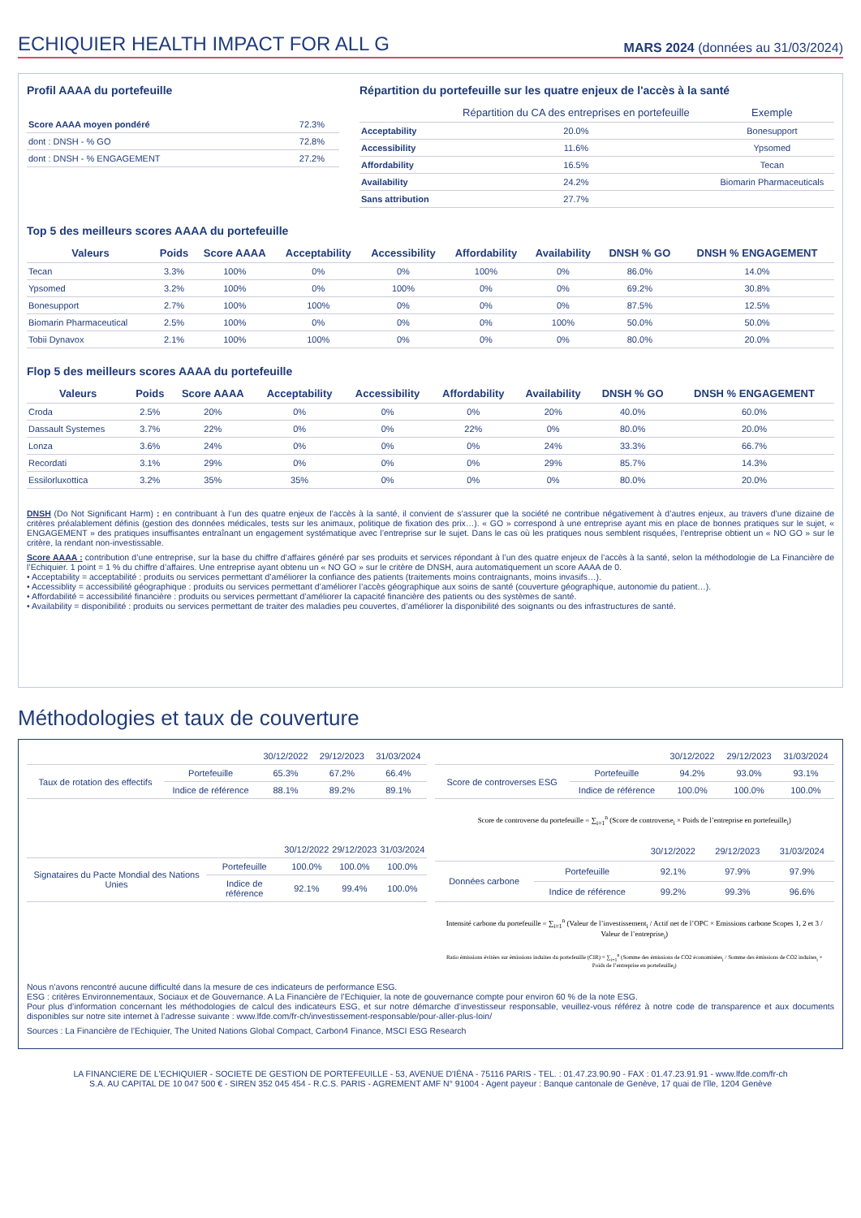ECHIQUIER HEALTH IMPACT FOR ALL G
MARS 2024 (données au 31/03/2024)
Profil AAAA du portefeuille
| Score AAAA moyen pondéré | 72.3% |
| dont : DNSH - % GO | 72.8% |
| dont : DNSH - % ENGAGEMENT | 27.2% |
Répartition du portefeuille sur les quatre enjeux de l'accès à la santé
| | Répartition du CA des entreprises en portefeuille | Exemple |
| --- | --- | --- |
| Acceptability | 20.0% | Bonesupport |
| Accessibility | 11.6% | Ypsomed |
| Affordability | 16.5% | Tecan |
| Availability | 24.2% | Biomarin Pharmaceuticals |
| Sans attribution | 27.7% | |
Top 5 des meilleurs scores AAAA du portefeuille
| Valeurs | Poids | Score AAAA | Acceptability | Accessibility | Affordability | Availability | DNSH % GO | DNSH % ENGAGEMENT |
| --- | --- | --- | --- | --- | --- | --- | --- | --- |
| Tecan | 3.3% | 100% | 0% | 0% | 100% | 0% | 86.0% | 14.0% |
| Ypsomed | 3.2% | 100% | 0% | 100% | 0% | 0% | 69.2% | 30.8% |
| Bonesupport | 2.7% | 100% | 100% | 0% | 0% | 0% | 87.5% | 12.5% |
| Biomarin Pharmaceutical | 2.5% | 100% | 0% | 0% | 0% | 100% | 50.0% | 50.0% |
| Tobii Dynavox | 2.1% | 100% | 100% | 0% | 0% | 0% | 80.0% | 20.0% |
Flop 5 des meilleurs scores AAAA du portefeuille
| Valeurs | Poids | Score AAAA | Acceptability | Accessibility | Affordability | Availability | DNSH % GO | DNSH % ENGAGEMENT |
| --- | --- | --- | --- | --- | --- | --- | --- | --- |
| Croda | 2.5% | 20% | 0% | 0% | 0% | 20% | 40.0% | 60.0% |
| Dassault Systemes | 3.7% | 22% | 0% | 0% | 22% | 0% | 80.0% | 20.0% |
| Lonza | 3.6% | 24% | 0% | 0% | 0% | 24% | 33.3% | 66.7% |
| Recordati | 3.1% | 29% | 0% | 0% | 0% | 29% | 85.7% | 14.3% |
| Essilorluxottica | 3.2% | 35% | 35% | 0% | 0% | 0% | 80.0% | 20.0% |
DNSH (Do Not Significant Harm) : en contribuant à l’un des quatre enjeux de l’accès à la santé, il convient de s’assurer que la société ne contribue négativement à d’autres enjeux, au travers d’une dizaine de critères préalablement définis (gestion des données médicales, tests sur les animaux, politique de fixation des prix…). « GO » correspond à une entreprise ayant mis en place de bonnes pratiques sur le sujet, « ENGAGEMENT » des pratiques insuffisantes entraînant un engagement systématique avec l’entreprise sur le sujet. Dans le cas où les pratiques nous semblent risquées, l’entreprise obtient un « NO GO » sur le critère, la rendant non-investissable.
Score AAAA : contribution d’une entreprise, sur la base du chiffre d’affaires généré par ses produits et services répondant à l’un des quatre enjeux de l’accès à la santé, selon la méthodologie de La Financière de l’Echiquier. 1 point = 1 % du chiffre d’affaires. Une entreprise ayant obtenu un « NO GO » sur le critère de DNSH, aura automatiquement un score AAAA de 0.
• Acceptability = acceptabilité : produits ou services permettant d’améliorer la confiance des patients (traitements moins contraignants, moins invasifs…).
• Accessiblity = accessibilité géographique : produits ou services permettant d’améliorer l’accès géographique aux soins de santé (couverture géographique, autonomie du patient…).
• Affordabilité = accessibilité financière : produits ou services permettant d’améliorer la capacité financière des patients ou des systèmes de santé.
• Availability = disponibilité : produits ou services permettant de traiter des maladies peu couvertes, d’améliorer la disponibilité des soignants ou des infrastructures de santé.
Méthodologies et taux de couverture
| | | 30/12/2022 | 29/12/2023 | 31/03/2024 |
| Taux de rotation des effectifs | Portefeuille | 65.3% | 67.2% | 66.4% |
| | Indice de référence | 88.1% | 89.2% | 89.1% |
| | | 30/12/2022 | 29/12/2023 | 31/03/2024 |
| Score de controverses ESG | Portefeuille | 94.2% | 93.0% | 93.1% |
| | Indice de référence | 100.0% | 100.0% | 100.0% |
Score de controverse du portefeuille = ∑<sub>i=1</sub><sup>n</sup> (Score de controverse<sub>i</sub> × Poids de l’entreprise en portefeuille<sub>i</sub>)
| | | 30/12/2022 | 29/12/2023 | 31/03/2024 |
| Signataires du Pacte Mondial des Nations Unies | Portefeuille | 100.0% | 100.0% | 100.0% |
| | Indice de référence | 92.1% | 99.4% | 100.0% |
| | | 30/12/2022 | 29/12/2023 | 31/03/2024 |
| Données carbone | Portefeuille | 92.1% | 97.9% | 97.9% |
| | Indice de référence | 99.2% | 99.3% | 96.6% |
Intensité carbone du portefeuille = ∑<sub>i=1</sub><sup>n</sup> (Valeur de l’investissement<sub>i</sub> / Actif net de l’OPC × Emissions carbone Scopes 1, 2 et 3 / Valeur de l’entreprise<sub>i</sub>)
Ratio émissions évitées sur émissions induites du portefeuille (CIR) = ∑<sub>i=1</sub><sup>n</sup> (Somme des émissions de CO2 économisées<sub>i</sub> / Somme des émissions de CO2 induites<sub>i</sub> × Poids de l’entreprise en portefeuille<sub>i</sub>)
Nous n’avons rencontré aucune difficulté dans la mesure de ces indicateurs de performance ESG.
ESG : critères Environnementaux, Sociaux et de Gouvernance. A La Financière de l’Echiquier, la note de gouvernance compte pour environ 60 % de la note ESG.
Pour plus d’information concernant les méthodologies de calcul des indicateurs ESG, et sur notre démarche d’investisseur responsable, veuillez-vous référez à notre code de transparence et aux documents disponibles sur notre site internet à l’adresse suivante : www.lfde.com/fr-ch/investissement-responsable/pour-aller-plus-loin/
Sources : La Financière de l’Echiquier, The United Nations Global Compact, Carbon4 Finance, MSCI ESG Research
LA FINANCIERE DE L'ECHIQUIER - SOCIETE DE GESTION DE PORTEFEUILLE - 53, AVENUE D'IÉNA - 75116 PARIS - TEL. : 01.47.23.90.90 - FAX : 01.47.23.91.91 - www.lfde.com/fr-ch
S.A. AU CAPITAL DE 10 047 500 € - SIREN 352 045 454 - R.C.S. PARIS - AGREMENT AMF N° 91004 - Agent payeur : Banque cantonale de Genève, 17 quai de l'île, 1204 Genève